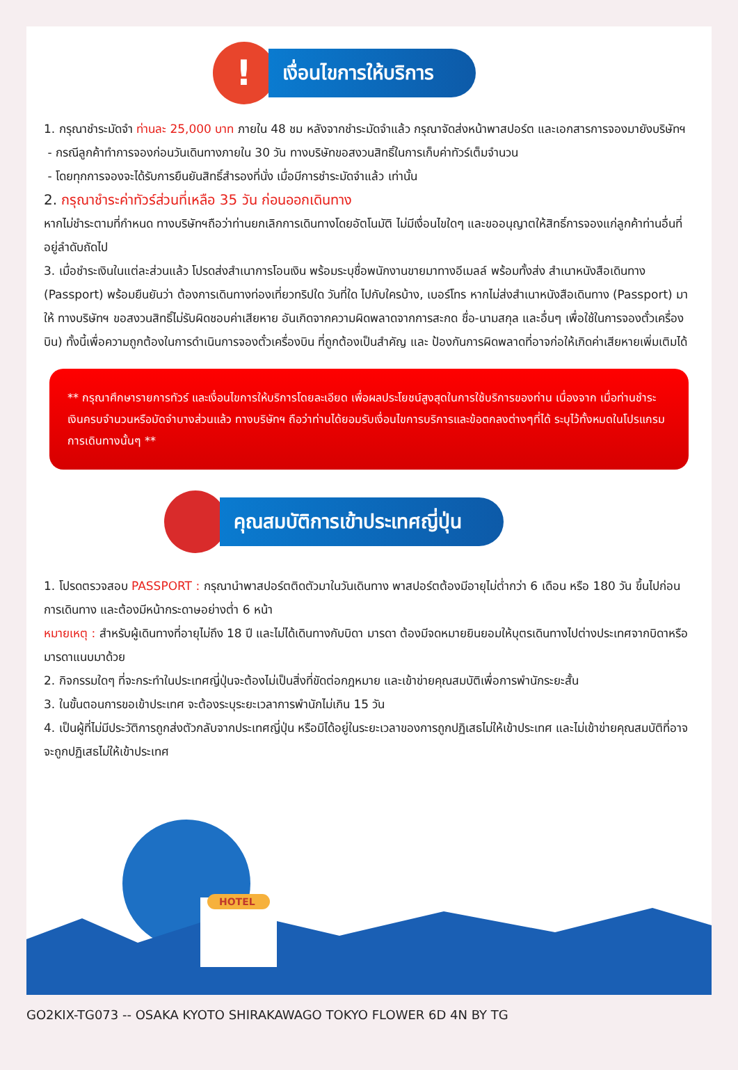!
เงื่อนไขการให้บริการ
1. กรุณาชำระมัดจำ ท่านละ 25,000 บาท ภายใน 48 ชม หลังจากชำระมัดจำแล้ว กรุณาจัดส่งหน้าพาสปอร์ต และเอกสารการจองมายังบริษัทฯ
- กรณีลูกค้าทำการจองก่อนวันเดินทางภายใน 30 วัน ทางบริษัทขอสงวนสิทธิ์ในการเก็บค่าทัวร์เต็มจำนวน
- โดยทุกการจองจะได้รับการยืนยันสิทธิ์สำรองที่นั่ง เมื่อมีการชำระมัดจำแล้ว เท่านั้น
2. กรุณาชำระค่าทัวร์ส่วนที่เหลือ 35 วัน ก่อนออกเดินทาง
หากไม่ชำระตามที่กำหนด ทางบริษัทฯถือว่าท่านยกเลิกการเดินทางโดยอัตโนมัติ ไม่มีเงื่อนไขใดๆ และขออนุญาตให้สิทธิ์การจองแก่ลูกค้าท่านอื่นที่อยู่ลำดับถัดไป
3. เมื่อชำระเงินในแต่ละส่วนแล้ว โปรดส่งสำเนาการโอนเงิน พร้อมระบุชื่อพนักงานขายมาทางอีเมลล์ พร้อมทั้งส่ง สำเนาหนังสือเดินทาง (Passport) พร้อมยืนยันว่า ต้องการเดินทางท่องเที่ยวทริปใด วันที่ใด ไปกับใครบ้าง, เบอร์โทร หากไม่ส่งสำเนาหนังสือเดินทาง (Passport) มาให้ ทางบริษัทฯ ขอสงวนสิทธิ์ไม่รับผิดชอบค่าเสียหาย อันเกิดจากความผิดพลาดจากการสะกด ชื่อ-นามสกุล และอื่นๆ เพื่อใช้ในการจองตั๋วเครื่องบิน) ทั้งนี้เพื่อความถูกต้องในการดำเนินการจองตั๋วเครื่องบิน ที่ถูกต้องเป็นสำคัญ และ ป้องกันการผิดพลาดที่อาจก่อให้เกิดค่าเสียหายเพิ่มเติมได้
** กรุณาศึกษารายการทัวร์ และเงื่อนไขการให้บริการโดยละเอียด เพื่อผลประโยชน์สูงสุดในการใช้บริการของท่าน เนื่องจาก เมื่อท่านชำระเงินครบจำนวนหรือมัดจำบางส่วนแล้ว ทางบริษัทฯ ถือว่าท่านได้ยอมรับเงื่อนไขการบริการและข้อตกลงต่างๆที่ได้ ระบุไว้ทั้งหมดในโปรแกรมการเดินทางนั้นๆ **
คุณสมบัติการเข้าประเทศญี่ปุ่น
1. โปรดตรวจสอบ PASSPORT : กรุณานำพาสปอร์ตติดตัวมาในวันเดินทาง พาสปอร์ตต้องมีอายุไม่ต่ำกว่า 6 เดือน หรือ 180 วัน ขึ้นไปก่อนการเดินทาง และต้องมีหน้ากระดาษอย่างต่ำ 6 หน้า
หมายเหตุ : สำหรับผู้เดินทางที่อายุไม่ถึง 18 ปี และไม่ได้เดินทางกับบิดา มารดา ต้องมีจดหมายยินยอมให้บุตรเดินทางไปต่างประเทศจากบิดาหรือมารดาแนบมาด้วย
2. กิจกรรมใดๆ ที่จะกระทำในประเทศญี่ปุ่นจะต้องไม่เป็นสิ่งที่ขัดต่อกฎหมาย และเข้าข่ายคุณสมบัติเพื่อการพำนักระยะสั้น
3. ในขั้นตอนการขอเข้าประเทศ จะต้องระบุระยะเวลาการพำนักไม่เกิน 15 วัน
4. เป็นผู้ที่ไม่มีประวัติการถูกส่งตัวกลับจากประเทศญี่ปุ่น หรือมิได้อยู่ในระยะเวลาของการถูกปฏิเสธไม่ให้เข้าประเทศ และไม่เข้าข่ายคุณสมบัติที่อาจจะถูกปฏิเสธไม่ให้เข้าประเทศ
HOTEL
GO2KIX-TG073 -- OSAKA KYOTO SHIRAKAWAGO TOKYO FLOWER 6D 4N BY TG